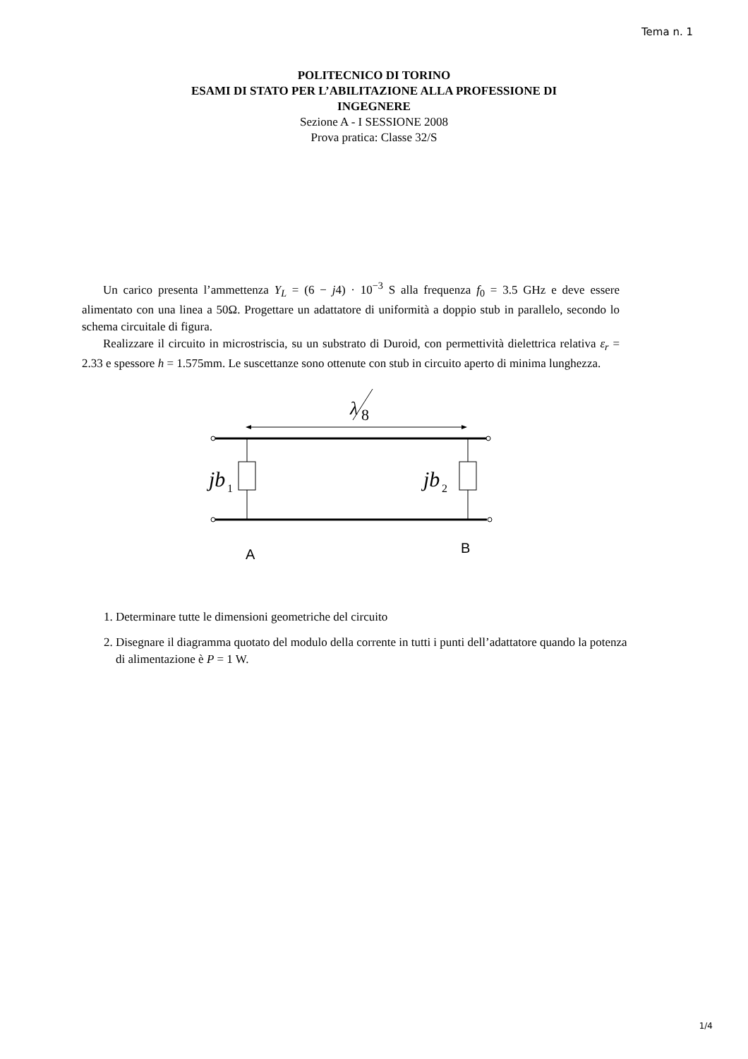Tema n. 1
POLITECNICO DI TORINO
ESAMI DI STATO PER L’ABILITAZIONE ALLA PROFESSIONE DI
INGEGNERE
Sezione A - I SESSIONE 2008
Prova pratica: Classe 32/S
Un carico presenta l’ammettenza Y<sub>L</sub> = (6 − j4) · 10<sup>−3</sup> S alla frequenza f<sub>0</sub> = 3.5 GHz e deve essere alimentato con una linea a 50Ω. Progettare un adattatore di uniformità a doppio stub in parallelo, secondo lo schema circuitale di figura.
Realizzare il circuito in microstriscia, su un substrato di Duroid, con permettività dielettrica relativa ε<sub>r</sub> = 2.33 e spessore h = 1.575mm. Le suscettanze sono ottenute con stub in circuito aperto di minima lunghezza.
λ
8
jb
1
jb
2
A
B
1. Determinare tutte le dimensioni geometriche del circuito
2. Disegnare il diagramma quotato del modulo della corrente in tutti i punti dell’adattatore quando la potenza di alimentazione è P = 1 W.
1/4